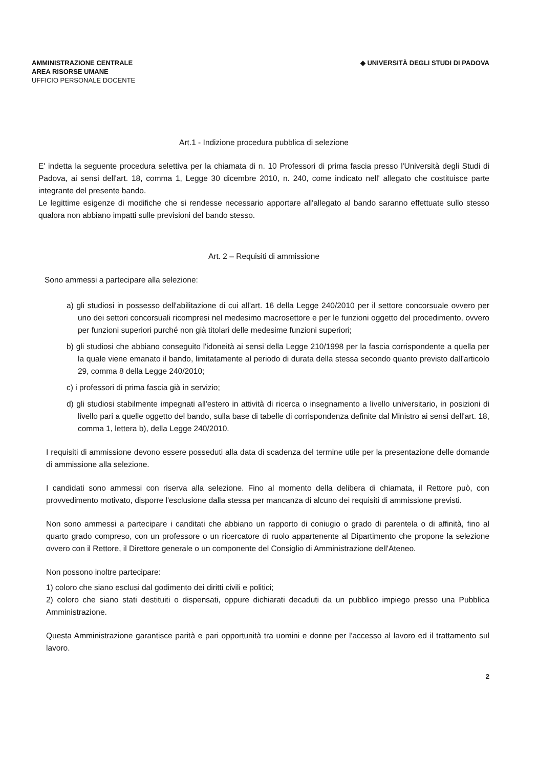AMMINISTRAZIONE CENTRALE
AREA RISORSE UMANE
UFFICIO PERSONALE DOCENTE
◆ UNIVERSITÀ DEGLI STUDI DI PADOVA
Art.1 - Indizione procedura pubblica di selezione
E' indetta la seguente procedura selettiva per la chiamata di n. 10 Professori di prima fascia presso l'Università degli Studi di Padova, ai sensi dell'art. 18, comma 1, Legge 30 dicembre 2010, n. 240, come indicato nell' allegato che costituisce parte integrante del presente bando.
Le legittime esigenze di modifiche che si rendesse necessario apportare all'allegato al bando saranno effettuate sullo stesso qualora non abbiano impatti sulle previsioni del bando stesso.
Art. 2 – Requisiti di ammissione
Sono ammessi a partecipare alla selezione:
a) gli studiosi in possesso dell'abilitazione di cui all'art. 16 della Legge 240/2010 per il settore concorsuale ovvero per uno dei settori concorsuali ricompresi nel medesimo macrosettore e per le funzioni oggetto del procedimento, ovvero per funzioni superiori purché non già titolari delle medesime funzioni superiori;
b) gli studiosi che abbiano conseguito l'idoneità ai sensi della Legge 210/1998 per la fascia corrispondente a quella per la quale viene emanato il bando, limitatamente al periodo di durata della stessa secondo quanto previsto dall'articolo 29, comma 8 della Legge 240/2010;
c) i professori di prima fascia già in servizio;
d) gli studiosi stabilmente impegnati all'estero in attività di ricerca o insegnamento a livello universitario, in posizioni di livello pari a quelle oggetto del bando, sulla base di tabelle di corrispondenza definite dal Ministro ai sensi dell'art. 18, comma 1, lettera b), della Legge 240/2010.
I requisiti di ammissione devono essere posseduti alla data di scadenza del termine utile per la presentazione delle domande di ammissione alla selezione.
I candidati sono ammessi con riserva alla selezione. Fino al momento della delibera di chiamata, il Rettore può, con provvedimento motivato, disporre l'esclusione dalla stessa per mancanza di alcuno dei requisiti di ammissione previsti.
Non sono ammessi a partecipare i canditati che abbiano un rapporto di coniugio o grado di parentela o di affinità, fino al quarto grado compreso, con un professore o un ricercatore di ruolo appartenente al Dipartimento che propone la selezione ovvero con il Rettore, il Direttore generale o un componente del Consiglio di Amministrazione dell'Ateneo.
Non possono inoltre partecipare:
1) coloro che siano esclusi dal godimento dei diritti civili e politici;
2) coloro che siano stati destituiti o dispensati, oppure dichiarati decaduti da un pubblico impiego presso una Pubblica Amministrazione.
Questa Amministrazione garantisce parità e pari opportunità tra uomini e donne per l'accesso al lavoro ed il trattamento sul lavoro.
2